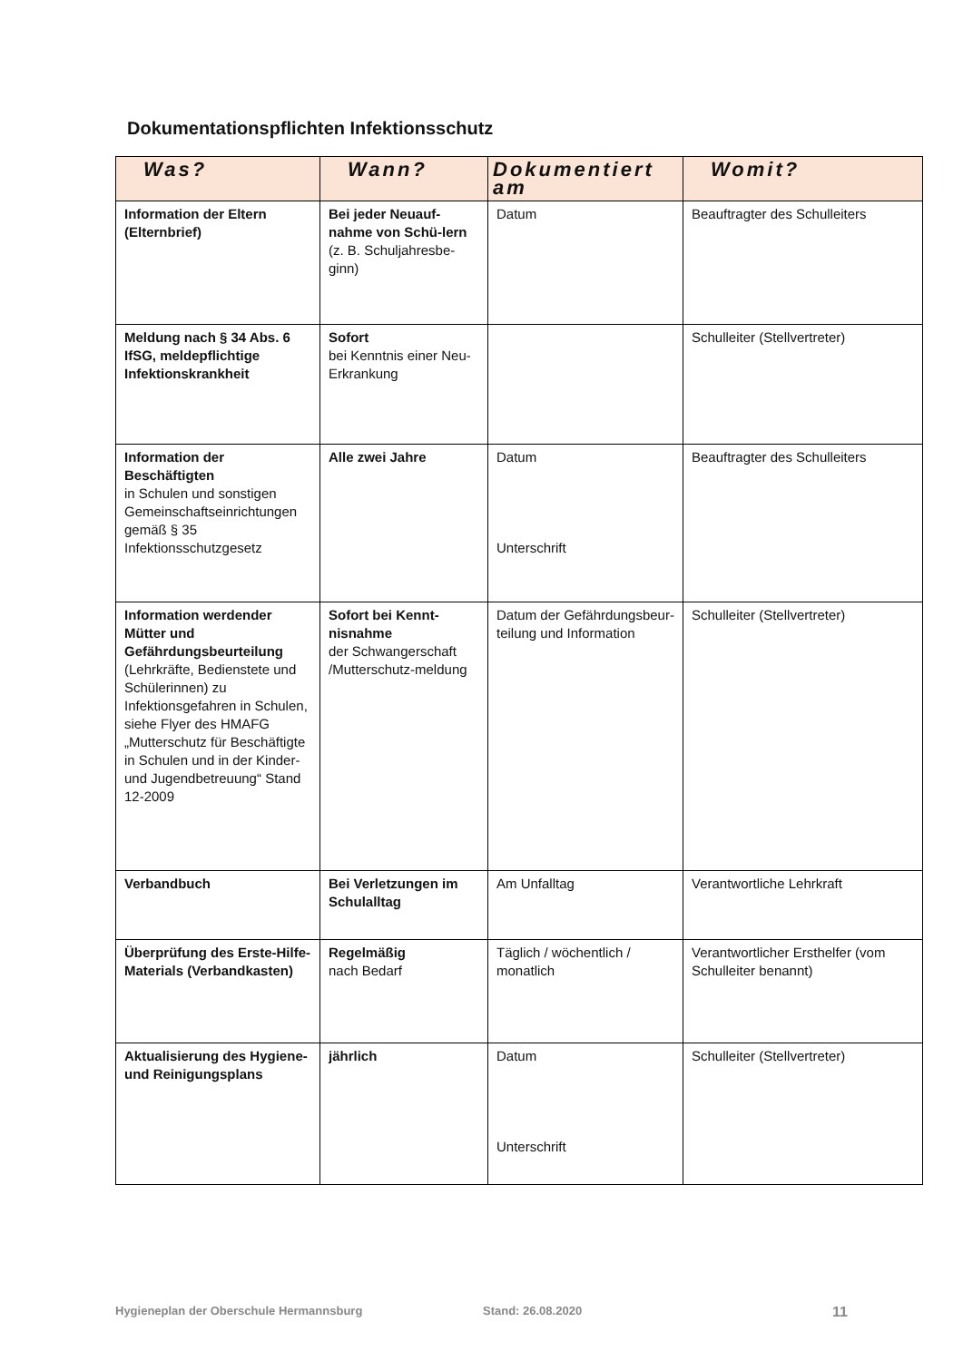Dokumentationspflichten Infektionsschutz
| Was? | Wann? | Dokumentiert am | Womit? |
| --- | --- | --- | --- |
| Information der Eltern (Elternbrief) | Bei jeder Neuauf-nahme von Schü-lern (z. B. Schuljahresbe-ginn) | Datum | Beauftragter des Schulleiters |
| Meldung nach § 34 Abs. 6 IfSG, meldepflichtige Infektionskrankheit | Sofort bei Kenntnis einer Neu- Erkrankung | | Schulleiter (Stellvertreter) |
| Information der Beschäftigten in Schulen und sonstigen Gemeinschaftseinrichtungen gemäß § 35 Infektionsschutzgesetz | Alle zwei Jahre | Datum Unterschrift | Beauftragter des Schulleiters |
| Information werdender Mütter und Gefährdungsbeurteilung (Lehrkräfte, Bedienstete und Schülerinnen) zu Infektionsgefahren in Schulen, siehe Flyer des HMAFG „Mutterschutz für Beschäftigte in Schulen und in der Kinder-und Jugendbetreuung“ Stand 12-2009 | Sofort bei Kennt-nisnahme der Schwangerschaft /Mutterschutz-meldung | Datum der Gefährdungsbeur-teilung und Information | Schulleiter (Stellvertreter) |
| Verbandbuch | Bei Verletzungen im Schulalltag | Am Unfalltag | Verantwortliche Lehrkraft |
| Überprüfung des Erste-Hilfe-Materials (Verbandkasten) | Regelmäßig nach Bedarf | Täglich / wöchentlich / monatlich | Verantwortlicher Ersthelfer (vom Schulleiter benannt) |
| Aktualisierung des Hygiene- und Reinigungsplans | jährlich | Datum Unterschrift | Schulleiter (Stellvertreter) |
Hygieneplan der Oberschule Hermannsburg Stand: 26.08.2020 11